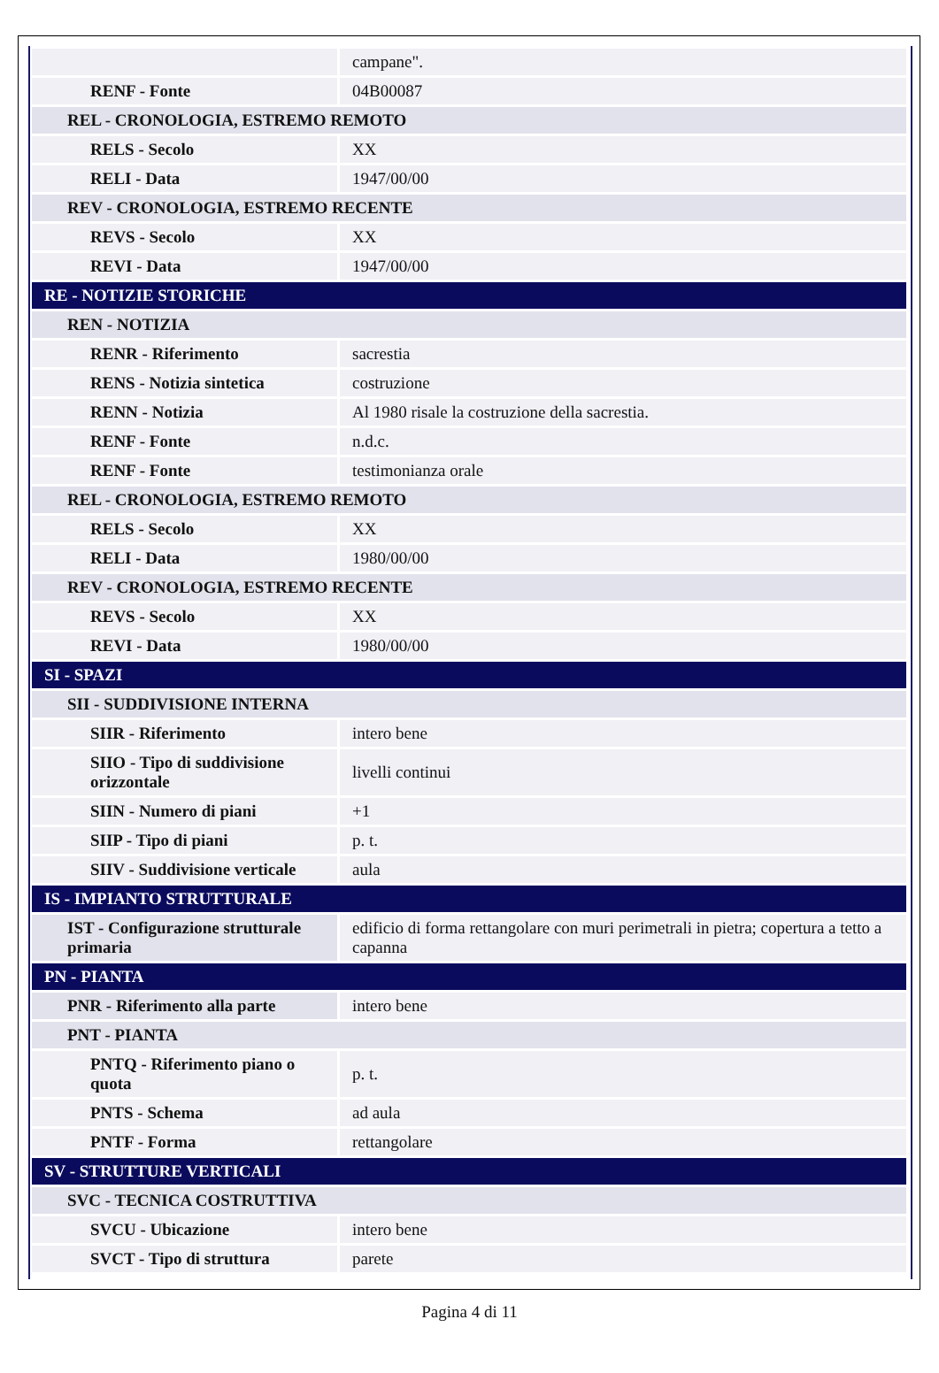| | campane". |
| RENF - Fonte | 04B00087 |
| REL - CRONOLOGIA, ESTREMO REMOTO | |
| RELS - Secolo | XX |
| RELI - Data | 1947/00/00 |
| REV - CRONOLOGIA, ESTREMO RECENTE | |
| REVS - Secolo | XX |
| REVI - Data | 1947/00/00 |
| RE - NOTIZIE STORICHE | |
| REN - NOTIZIA | |
| RENR - Riferimento | sacrestia |
| RENS - Notizia sintetica | costruzione |
| RENN - Notizia | Al 1980 risale la costruzione della sacrestia. |
| RENF - Fonte | n.d.c. |
| RENF - Fonte | testimonianza orale |
| REL - CRONOLOGIA, ESTREMO REMOTO | |
| RELS - Secolo | XX |
| RELI - Data | 1980/00/00 |
| REV - CRONOLOGIA, ESTREMO RECENTE | |
| REVS - Secolo | XX |
| REVI - Data | 1980/00/00 |
| SI - SPAZI | |
| SII - SUDDIVISIONE INTERNA | |
| SIIR - Riferimento | intero bene |
| SIIO - Tipo di suddivisione orizzontale | livelli continui |
| SIIN - Numero di piani | +1 |
| SIIP - Tipo di piani | p. t. |
| SIIV - Suddivisione verticale | aula |
| IS - IMPIANTO STRUTTURALE | |
| IST - Configurazione strutturale primaria | edificio di forma rettangolare con muri perimetrali in pietra; copertura a tetto a capanna |
| PN - PIANTA | |
| PNR - Riferimento alla parte | intero bene |
| PNT - PIANTA | |
| PNTQ - Riferimento piano o quota | p. t. |
| PNTS - Schema | ad aula |
| PNTF - Forma | rettangolare |
| SV - STRUTTURE VERTICALI | |
| SVC - TECNICA COSTRUTTIVA | |
| SVCU - Ubicazione | intero bene |
| SVCT - Tipo di struttura | parete |
Pagina 4 di 11